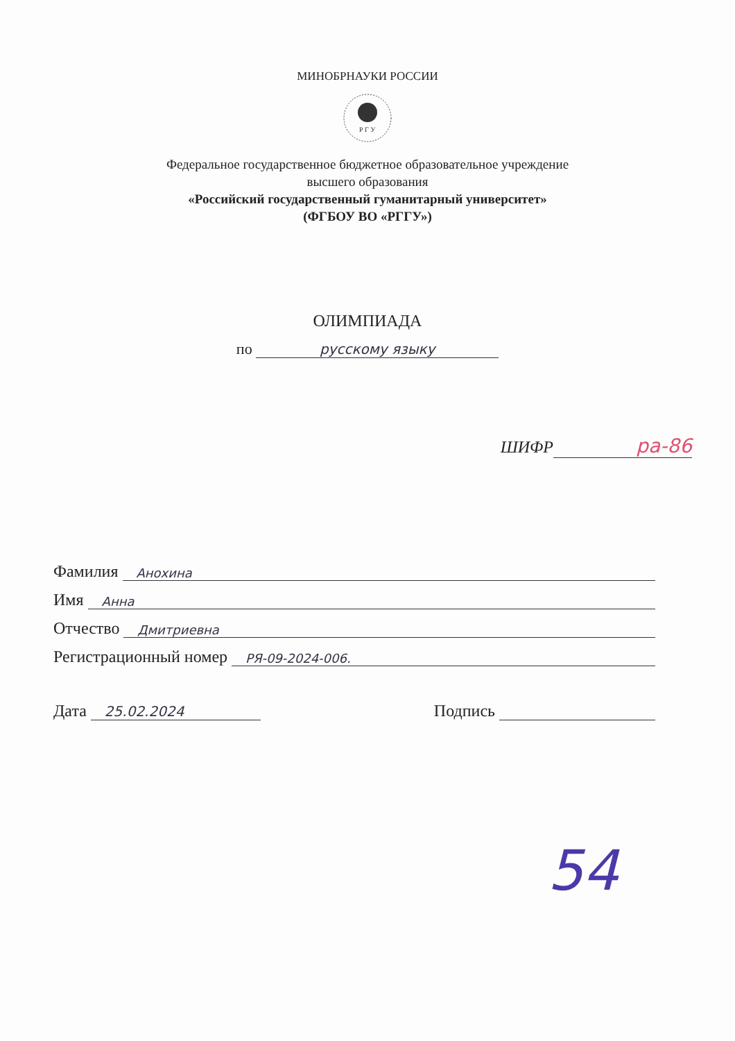МИНОБРНАУКИ РОССИИ
Р Г У
Федеральное государственное бюджетное образовательное учреждение
высшего образования
«Российский государственный гуманитарный университет»
(ФГБОУ ВО «РГГУ»)
ОЛИМПИАДА
по русскому языку
ШИФР ра-86
Фамилия Анохина
Имя Анна
Отчество Дмитриевна
Регистрационный номер РЯ-09-2024-006.
Дата 25.02.2024 Подпись
54